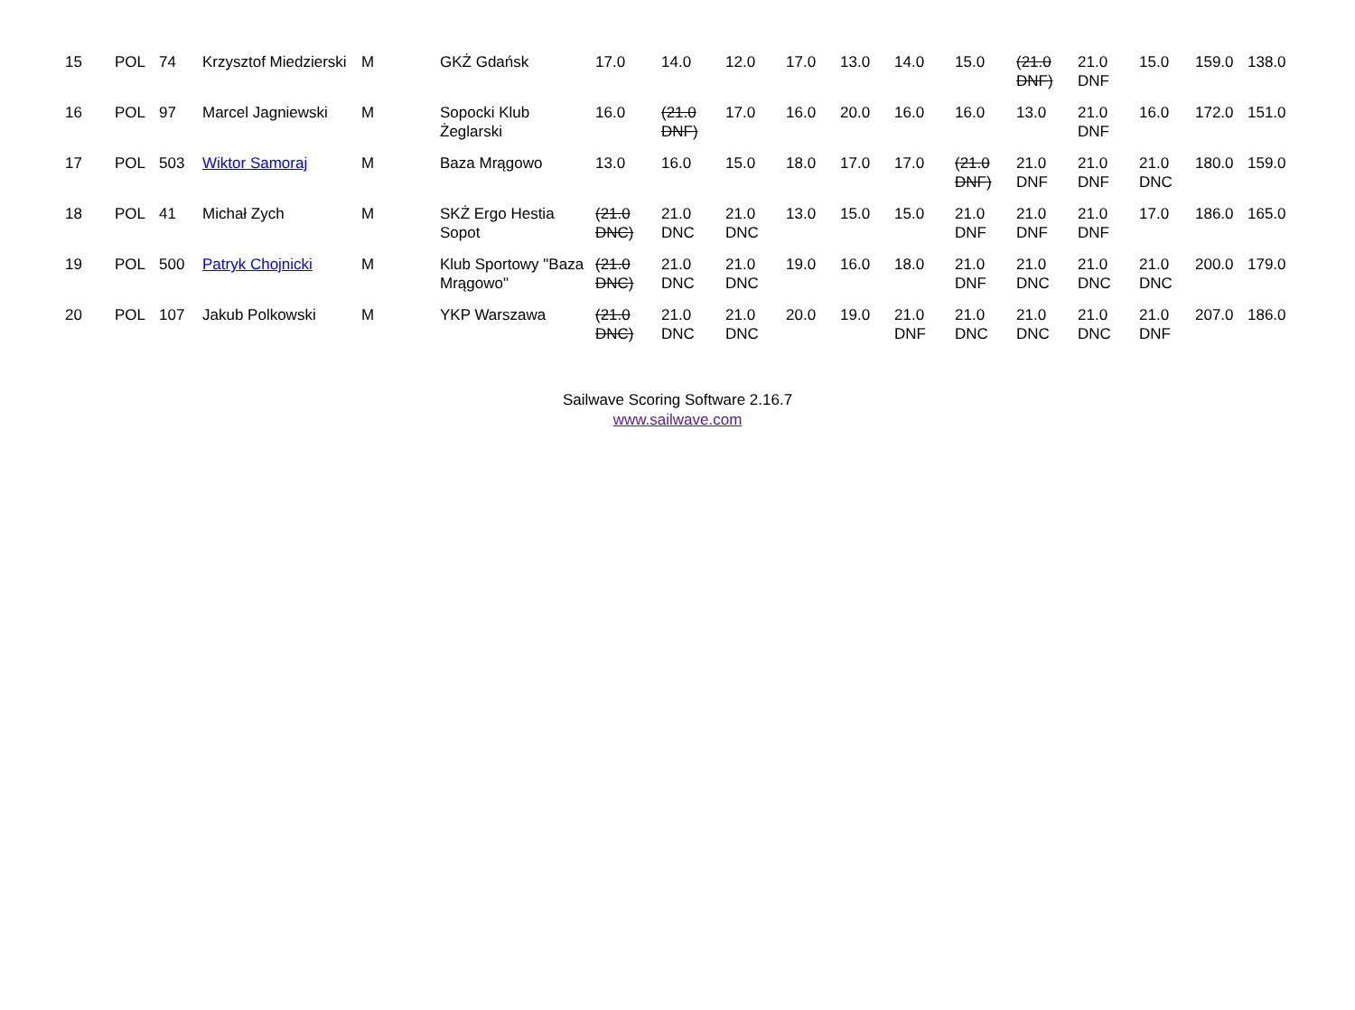| 15 | POL | 74 | Krzysztof Miedzierski | M | GKŻ Gdańsk | 17.0 | 14.0 | 12.0 | 17.0 | 13.0 | 14.0 | 15.0 | (21.0 DNF) | 21.0 DNF | 15.0 | 159.0 | 138.0 |
| 16 | POL | 97 | Marcel Jagniewski | M | Sopocki Klub Żeglarski | 16.0 | (21.0 DNF) | 17.0 | 16.0 | 20.0 | 16.0 | 16.0 | 13.0 | 21.0 DNF | 16.0 | 172.0 | 151.0 |
| 17 | POL | 503 | Wiktor Samoraj | M | Baza Mrągowo | 13.0 | 16.0 | 15.0 | 18.0 | 17.0 | 17.0 | (21.0 DNF) | 21.0 DNF | 21.0 DNF | 21.0 DNC | 180.0 | 159.0 |
| 18 | POL | 41 | Michał Zych | M | SKŻ Ergo Hestia Sopot | (21.0 DNC) | 21.0 DNC | 21.0 DNC | 13.0 | 15.0 | 15.0 | 21.0 DNF | 21.0 DNF | 21.0 DNF | 17.0 | 186.0 | 165.0 |
| 19 | POL | 500 | Patryk Chojnicki | M | Klub Sportowy "Baza Mrągowo" | (21.0 DNC) | 21.0 DNC | 21.0 DNC | 19.0 | 16.0 | 18.0 | 21.0 DNF | 21.0 DNC | 21.0 DNC | 21.0 DNC | 200.0 | 179.0 |
| 20 | POL | 107 | Jakub Polkowski | M | YKP Warszawa | (21.0 DNC) | 21.0 DNC | 21.0 DNC | 20.0 | 19.0 | 21.0 DNF | 21.0 DNC | 21.0 DNC | 21.0 DNC | 21.0 DNF | 207.0 | 186.0 |
Sailwave Scoring Software 2.16.7
www.sailwave.com